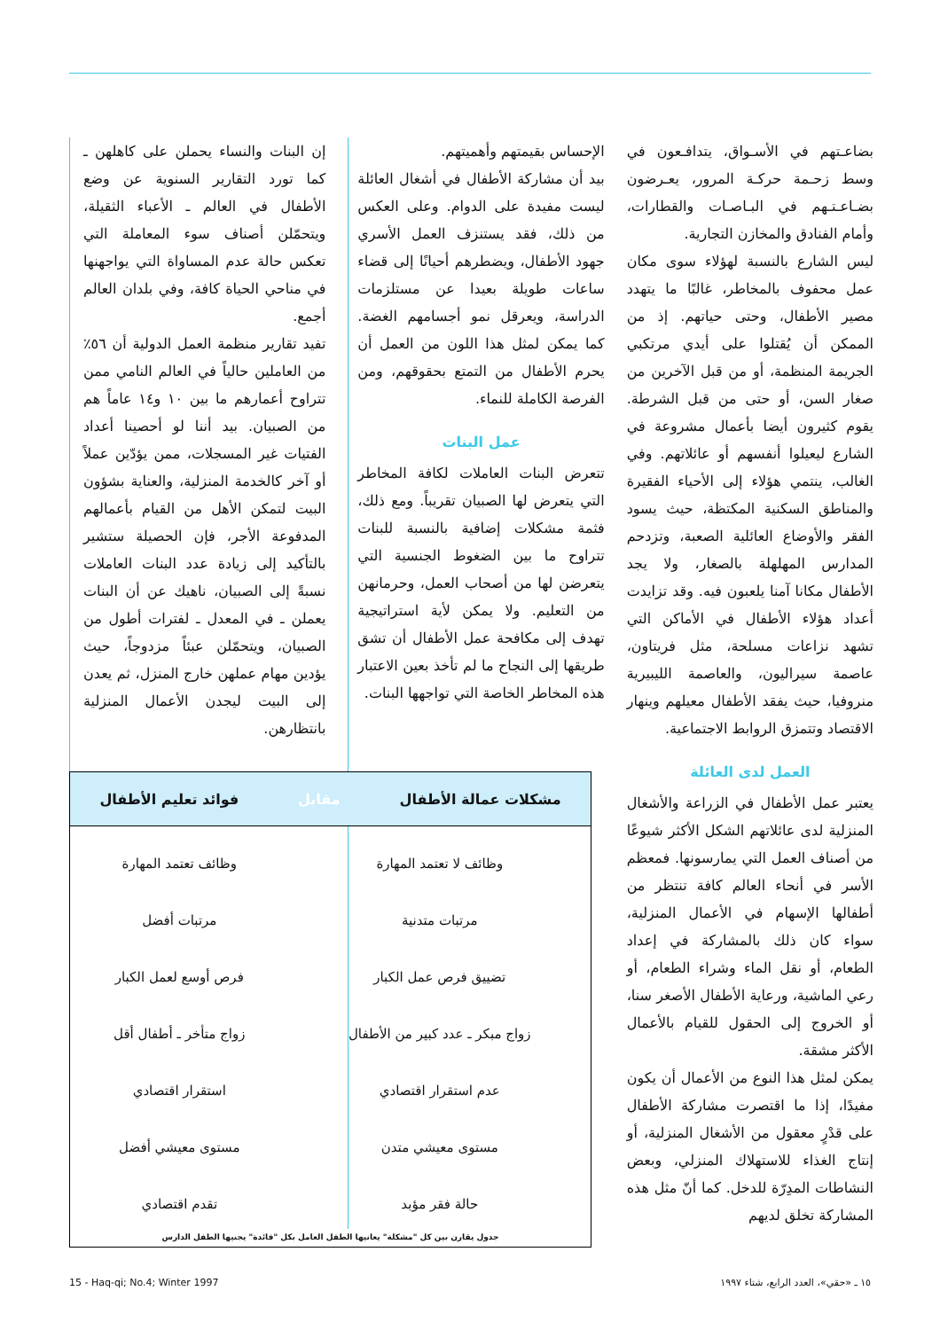بضاعـتهم في الأسـواق، يتدافـعون في وسط زحـمة حركـة المرور، يعـرضون بضـاعـتـهم في البـاصـات والقطارات، وأمام الفنادق والمخازن التجارية.
ليس الشارع بالنسبة لهؤلاء سوى مكان عمل محفوف بالمخاطر، غالبًا ما يتهدد مصير الأطفال، وحتى حياتهم. إذ من الممكن أن يُقتلوا على أيدي مرتكبي الجريمة المنظمة، أو من قبل الآخرين من صغار السن، أو حتى من قبل الشرطة. يقوم كثيرون أيضا بأعمال مشروعة في الشارع ليعيلوا أنفسهم أو عائلاتهم. وفي الغالب، ينتمي هؤلاء إلى الأحياء الفقيرة والمناطق السكنية المكتظة، حيث يسود الفقر والأوضاع العائلية الصعبة، وتزدحم المدارس المهلهلة بالصغار، ولا يجد الأطفال مكانا آمنا يلعبون فيه. وقد تزايدت أعداد هؤلاء الأطفال في الأماكن التي تشهد نزاعات مسلحة، مثل فريتاون، عاصمة سيراليون، والعاصمة الليبيرية منروفيا، حيث يفقد الأطفال معيلهم وينهار الاقتصاد وتتمزق الروابط الاجتماعية.
العمل لدى العائلة
يعتبر عمل الأطفال في الزراعة والأشغال المنزلية لدى عائلاتهم الشكل الأكثر شيوعًا من أصناف العمل التي يمارسونها. فمعظم الأسر في أنحاء العالم كافة تنتظر من أطفالها الإسهام في الأعمال المنزلية، سواء كان ذلك بالمشاركة في إعداد الطعام، أو نقل الماء وشراء الطعام، أو رعي الماشية، ورعاية الأطفال الأصغر سنا، أو الخروج إلى الحقول للقيام بالأعمال الأكثر مشقة.
يمكن لمثل هذا النوع من الأعمال أن يكون مفيدًا، إذا ما اقتصرت مشاركة الأطفال على قدْرٍ معقول من الأشغال المنزلية، أو إنتاج الغذاء للاستهلاك المنزلي، وبعض النشاطات المدِرّة للدخل. كما أنّ مثل هذه المشاركة تخلق لديهم
الإحساس بقيمتهم وأهميتهم.
بيد أن مشاركة الأطفال في أشغال العائلة ليست مفيدة على الدوام. وعلى العكس من ذلك، فقد يستنزف العمل الأسري جهود الأطفال، ويضطرهم أحيانًا إلى قضاء ساعات طويلة بعيدا عن مستلزمات الدراسة، ويعرقل نمو أجسامهم الغضة. كما يمكن لمثل هذا اللون من العمل أن يحرم الأطفال من التمتع بحقوقهم، ومن الفرصة الكاملة للنماء.
عمل البنات
تتعرض البنات العاملات لكافة المخاطر التي يتعرض لها الصبيان تقريباً. ومع ذلك، فثمة مشكلات إضافية بالنسبة للبنات تتراوح ما بين الضغوط الجنسية التي يتعرضن لها من أصحاب العمل، وحرمانهن من التعليم. ولا يمكن لأية استراتيجية تهدف إلى مكافحة عمل الأطفال أن تشق طريقها إلى النجاح ما لم تأخذ بعين الاعتبار هذه المخاطر الخاصة التي تواجهها البنات.
إن البنات والنساء يحملن على كاهلهن ـ كما تورد التقارير السنوية عن وضع الأطفال في العالم ـ الأعباء الثقيلة، ويتحمّلن أصناف سوء المعاملة التي تعكس حالة عدم المساواة التي يواجهنها في مناحي الحياة كافة، وفي بلدان العالم أجمع.
تفيد تقارير منظمة العمل الدولية أن ٥٦٪ من العاملين حالياً في العالم النامي ممن تتراوح أعمارهم ما بين ١٠ و١٤ عاماً هم من الصبيان. بيد أننا لو أحصينا أعداد الفتيات غير المسجلات، ممن يؤدّين عملاً أو آخر كالخدمة المنزلية، والعناية بشؤون البيت لتمكن الأهل من القيام بأعمالهم المدفوعة الأجر، فإن الحصيلة ستشير بالتأكيد إلى زيادة عدد البنات العاملات نسبةً إلى الصبيان، ناهيك عن أن البنات يعملن ـ في المعدل ـ لفترات أطول من الصبيان، ويتحمّلن عبئاً مزدوجاً، حيث يؤدين مهام عملهن خارج المنزل، ثم يعدن إلى البيت ليجدن الأعمال المنزلية بانتظارهن.
مشكلات عمالة الأطفال مقابل فوائد تعليم الأطفال
| وظائف لا تعتمد المهارة | وظائف تعتمد المهارة |
| مرتبات متدنية | مرتبات أفضل |
| تضييق فرص عمل الكبار | فرص أوسع لعمل الكبار |
| زواج مبكر ـ عدد كبير من الأطفال | زواج متأخر ـ أطفال أقل |
| عدم استقرار اقتصادي | استقرار اقتصادي |
| مستوى معيشي متدن | مستوى معيشي أفضل |
| حالة فقر مؤبد | تقدم اقتصادي |
جدول يقارن بين كل "مشكلة" يعانيها الطفل العامل بكل "فائدة" يجنيها الطفل الدارس
15 - Haq-qi; No.4; Winter 1997
١٥ ـ «حقي»، العدد الرابع، شتاء ١٩٩٧